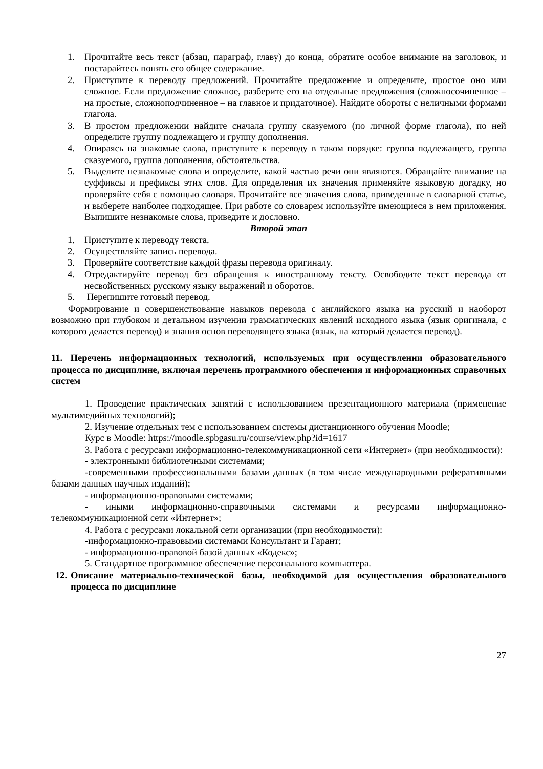1. Прочитайте весь текст (абзац, параграф, главу) до конца, обратите особое внимание на заголовок, и постарайтесь понять его общее содержание.
2. Приступите к переводу предложений. Прочитайте предложение и определите, простое оно или сложное. Если предложение сложное, разберите его на отдельные предложения (сложносочиненное – на простые, сложноподчиненное – на главное и придаточное). Найдите обороты с неличными формами глагола.
3. В простом предложении найдите сначала группу сказуемого (по личной форме глагола), по ней определите группу подлежащего и группу дополнения.
4. Опираясь на знакомые слова, приступите к переводу в таком порядке: группа подлежащего, группа сказуемого, группа дополнения, обстоятельства.
5. Выделите незнакомые слова и определите, какой частью речи они являются. Обращайте внимание на суффиксы и префиксы этих слов. Для определения их значения применяйте языковую догадку, но проверяйте себя с помощью словаря. Прочитайте все значения слова, приведенные в словарной статье, и выберете наиболее подходящее. При работе со словарем используйте имеющиеся в нем приложения. Выпишите незнакомые слова, приведите и дословно.
Второй этап
1. Приступите к переводу текста.
2. Осуществляйте запись перевода.
3. Проверяйте соответствие каждой фразы перевода оригиналу.
4. Отредактируйте перевод без обращения к иностранному тексту. Освободите текст перевода от несвойственных русскому языку выражений и оборотов.
5. Перепишите готовый перевод.
Формирование и совершенствование навыков перевода с английского языка на русский и наоборот возможно при глубоком и детальном изучении грамматических явлений исходного языка (язык оригинала, с которого делается перевод) и знания основ переводящего языка (язык, на который делается перевод).
11. Перечень информационных технологий, используемых при осуществлении образовательного процесса по дисциплине, включая перечень программного обеспечения и информационных справочных систем
1. Проведение практических занятий с использованием презентационного материала (применение мультимедийных технологий);
2. Изучение отдельных тем с использованием системы дистанционного обучения Moodle;
Курс в Moodle: https://moodle.spbgasu.ru/course/view.php?id=1617
3. Работа с ресурсами информационно-телекоммуникационной сети «Интернет» (при необходимости):
- электронными библиотечными системами;
-современными профессиональными базами данных (в том числе международными реферативными базами данных научных изданий);
- информационно-правовыми системами;
- иными информационно-справочными системами и ресурсами информационно-телекоммуникационной сети «Интернет»;
4. Работа с ресурсами локальной сети организации (при необходимости):
-информационно-правовыми системами Консультант и Гарант;
- информационно-правовой базой данных «Кодекс»;
5. Стандартное программное обеспечение персонального компьютера.
12. Описание материально-технической базы, необходимой для осуществления образовательного процесса по дисциплине
27